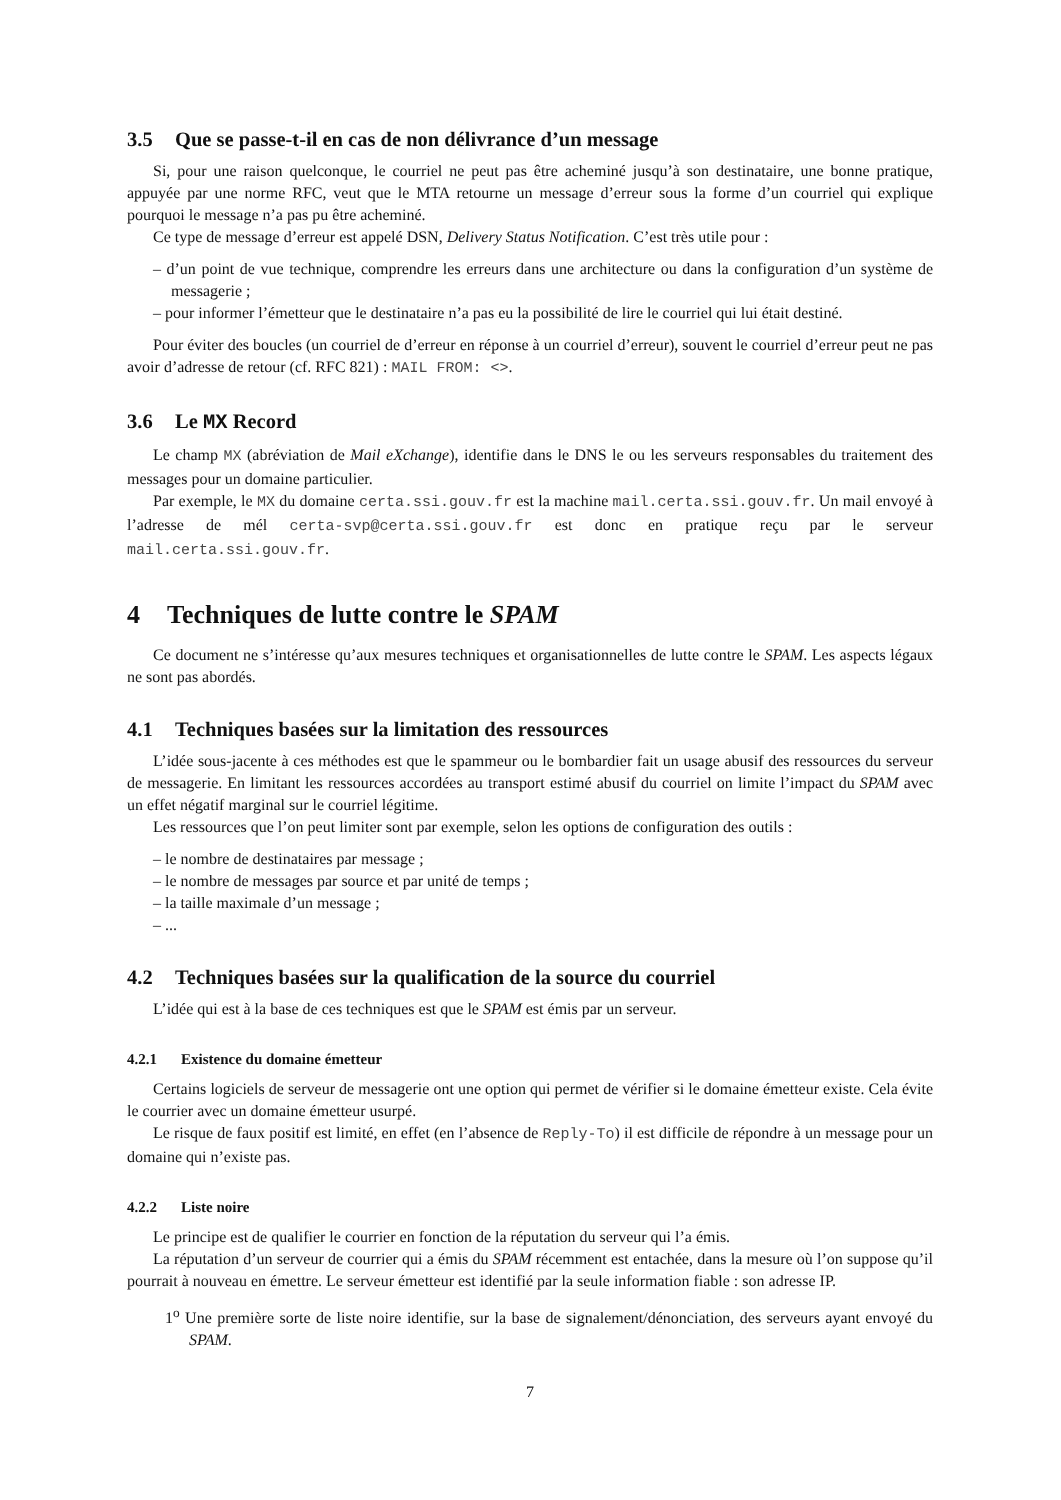3.5 Que se passe-t-il en cas de non délivrance d’un message
Si, pour une raison quelconque, le courriel ne peut pas être acheminé jusqu’à son destinataire, une bonne pratique, appuyée par une norme RFC, veut que le MTA retourne un message d’erreur sous la forme d’un courriel qui explique pourquoi le message n’a pas pu être acheminé.
Ce type de message d’erreur est appelé DSN, Delivery Status Notification. C’est très utile pour :
– d’un point de vue technique, comprendre les erreurs dans une architecture ou dans la configuration d’un système de messagerie ;
– pour informer l’émetteur que le destinataire n’a pas eu la possibilité de lire le courriel qui lui était destiné.
Pour éviter des boucles (un courriel de d’erreur en réponse à un courriel d’erreur), souvent le courriel d’erreur peut ne pas avoir d’adresse de retour (cf. RFC 821) : MAIL FROM: <>.
3.6 Le MX Record
Le champ MX (abréviation de Mail eXchange), identifie dans le DNS le ou les serveurs responsables du traitement des messages pour un domaine particulier.
Par exemple, le MX du domaine certa.ssi.gouv.fr est la machine mail.certa.ssi.gouv.fr. Un mail envoyé à l’adresse de mél certa-svp@certa.ssi.gouv.fr est donc en pratique reçu par le serveur mail.certa.ssi.gouv.fr.
4 Techniques de lutte contre le SPAM
Ce document ne s’intéresse qu’aux mesures techniques et organisationnelles de lutte contre le SPAM. Les aspects légaux ne sont pas abordés.
4.1 Techniques basées sur la limitation des ressources
L’idée sous-jacente à ces méthodes est que le spammeur ou le bombardier fait un usage abusif des ressources du serveur de messagerie. En limitant les ressources accordées au transport estimé abusif du courriel on limite l’impact du SPAM avec un effet négatif marginal sur le courriel légitime.
Les ressources que l’on peut limiter sont par exemple, selon les options de configuration des outils :
– le nombre de destinataires par message ;
– le nombre de messages par source et par unité de temps ;
– la taille maximale d’un message ;
– ...
4.2 Techniques basées sur la qualification de la source du courriel
L’idée qui est à la base de ces techniques est que le SPAM est émis par un serveur.
4.2.1 Existence du domaine émetteur
Certains logiciels de serveur de messagerie ont une option qui permet de vérifier si le domaine émetteur existe. Cela évite le courrier avec un domaine émetteur usurpé.
Le risque de faux positif est limité, en effet (en l’absence de Reply-To) il est difficile de répondre à un message pour un domaine qui n’existe pas.
4.2.2 Liste noire
Le principe est de qualifier le courrier en fonction de la réputation du serveur qui l’a émis.
La réputation d’un serveur de courrier qui a émis du SPAM récemment est entachée, dans la mesure où l’on suppose qu’il pourrait à nouveau en émettre. Le serveur émetteur est identifié par la seule information fiable : son adresse IP.
1<sup>o</sup> Une première sorte de liste noire identifie, sur la base de signalement/dénonciation, des serveurs ayant envoyé du SPAM.
7